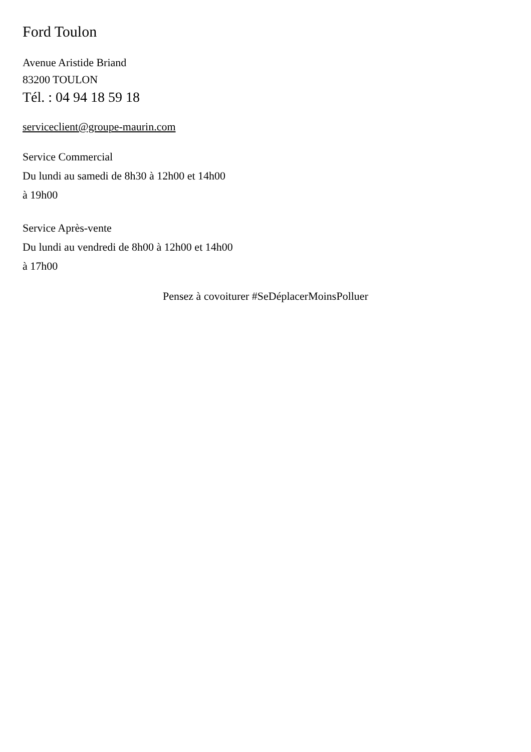Ford Toulon
Avenue Aristide Briand
83200 TOULON
Tél. : 04 94 18 59 18
serviceclient@groupe-maurin.com
Service Commercial
Du lundi au samedi de 8h30 à 12h00 et 14h00
à 19h00
Service Après-vente
Du lundi au vendredi de 8h00 à 12h00 et 14h00
à 17h00
Pensez à covoiturer #SeDéplacerMoinsPolluer